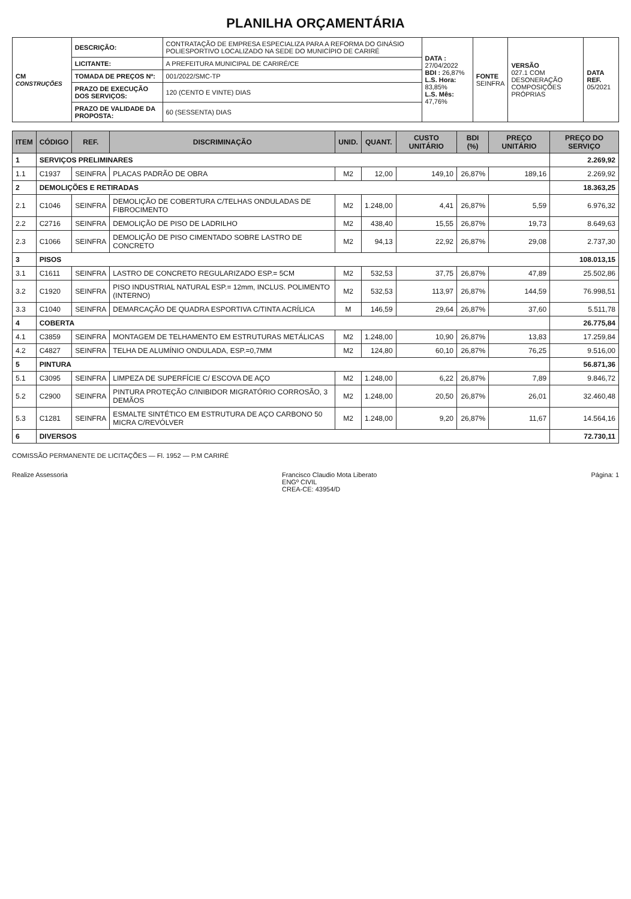PLANILHA ORÇAMENTÁRIA
| CM CONSTRUÇÕES | DESCRIÇÃO: | CONTRATAÇÃO DE EMPRESA ESPECIALIZA PARA A REFORMA DO GINÁSIO POLIESPORTIVO LOCALIZADO NA SEDE DO MUNICÍPIO DE CARIRÉ | DATA : 27/04/2022 BDI : 26,87% L.S. Hora: 83,85% L.S. Mês: 47,76% | FONTE SEINFRA | VERSÃO 027.1 COM DESONERAÇÃO COMPOSIÇÕES PRÓPRIAS | DATA REF. 05/2021 |
| | LICITANTE: | A PREFEITURA MUNICIPAL DE CARIRÉ/CE | | | | |
| | TOMADA DE PREÇOS Nº: | 001/2022/SMC-TP | | | | |
| | PRAZO DE EXECUÇÃO DOS SERVIÇOS: | 120 (CENTO E VINTE) DIAS | | | | |
| | PRAZO DE VALIDADE DA PROPOSTA: | 60 (SESSENTA) DIAS | | | | |
| ITEM | CÓDIGO | REF. | DISCRIMINAÇÃO | UNID. | QUANT. | CUSTO UNITÁRIO | BDI (%) | PREÇO UNITÁRIO | PREÇO DO SERVIÇO |
| --- | --- | --- | --- | --- | --- | --- | --- | --- | --- |
| 1 | SERVIÇOS PRELIMINARES | | | | | | | | 2.269,92 |
| 1.1 | C1937 | SEINFRA | PLACAS PADRÃO DE OBRA | M2 | 12,00 | 149,10 | 26,87% | 189,16 | 2.269,92 |
| 2 | DEMOLIÇÕES E RETIRADAS | | | | | | | | 18.363,25 |
| 2.1 | C1046 | SEINFRA | DEMOLIÇÃO DE COBERTURA C/TELHAS ONDULADAS DE FIBROCIMENTO | M2 | 1.248,00 | 4,41 | 26,87% | 5,59 | 6.976,32 |
| 2.2 | C2716 | SEINFRA | DEMOLIÇÃO DE PISO DE LADRILHO | M2 | 438,40 | 15,55 | 26,87% | 19,73 | 8.649,63 |
| 2.3 | C1066 | SEINFRA | DEMOLIÇÃO DE PISO CIMENTADO SOBRE LASTRO DE CONCRETO | M2 | 94,13 | 22,92 | 26,87% | 29,08 | 2.737,30 |
| 3 | PISOS | | | | | | | | 108.013,15 |
| 3.1 | C1611 | SEINFRA | LASTRO DE CONCRETO REGULARIZADO ESP.= 5CM | M2 | 532,53 | 37,75 | 26,87% | 47,89 | 25.502,86 |
| 3.2 | C1920 | SEINFRA | PISO INDUSTRIAL NATURAL ESP.= 12mm, INCLUS. POLIMENTO (INTERNO) | M2 | 532,53 | 113,97 | 26,87% | 144,59 | 76.998,51 |
| 3.3 | C1040 | SEINFRA | DEMARCAÇÃO DE QUADRA ESPORTIVA C/TINTA ACRÍLICA | M | 146,59 | 29,64 | 26,87% | 37,60 | 5.511,78 |
| 4 | COBERTA | | | | | | | | 26.775,84 |
| 4.1 | C3859 | SEINFRA | MONTAGEM DE TELHAMENTO EM ESTRUTURAS METÁLICAS | M2 | 1.248,00 | 10,90 | 26,87% | 13,83 | 17.259,84 |
| 4.2 | C4827 | SEINFRA | TELHA DE ALUMÍNIO ONDULADA, ESP.=0,7MM | M2 | 124,80 | 60,10 | 26,87% | 76,25 | 9.516,00 |
| 5 | PINTURA | | | | | | | | 56.871,36 |
| 5.1 | C3095 | SEINFRA | LIMPEZA DE SUPERFÍCIE C/ ESCOVA DE AÇO | M2 | 1.248,00 | 6,22 | 26,87% | 7,89 | 9.846,72 |
| 5.2 | C2900 | SEINFRA | PINTURA PROTEÇÃO C/INIBIDOR MIGRATÓRIO CORROSÃO, 3 DEMÃOS | M2 | 1.248,00 | 20,50 | 26,87% | 26,01 | 32.460,48 |
| 5.3 | C1281 | SEINFRA | ESMALTE SINTÉTICO EM ESTRUTURA DE AÇO CARBONO 50 MICRA C/REVÓLVER | M2 | 1.248,00 | 9,20 | 26,87% | 11,67 | 14.564,16 |
| 6 | DIVERSOS | | | | | | | | 72.730,11 |
COMISSÃO PERMANENTE DE LICITAÇÕES — Fl. 1952 — P.M CARIRÉ
Realize Assessoria Francisco Claudio Mota Liberato
ENGº CIVIL
CREA-CE: 43954/D Página: 1